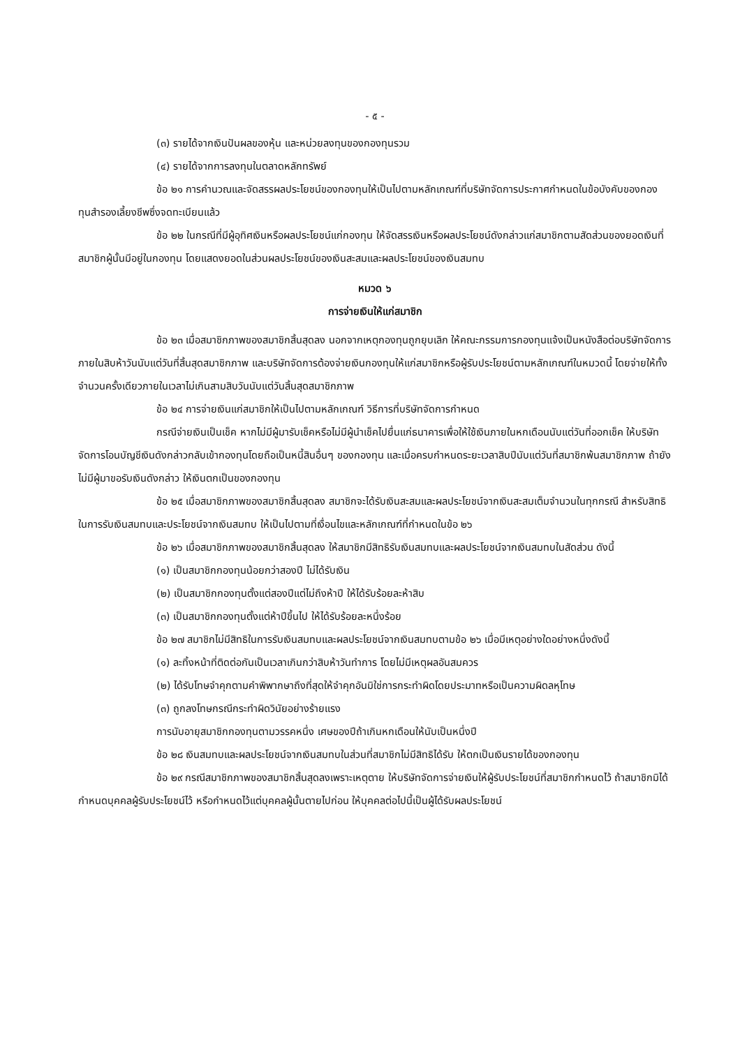- ๕ -
(๓) รายได้จากเงินปันผลของหุ้น และหน่วยลงทุนของกองทุนรวม
(๔) รายได้จากการลงทุนในตลาดหลักทรัพย์
ข้อ ๒๑ การคำนวณและจัดสรรผลประโยชน์ของกองทุนให้เป็นไปตามหลักเกณฑ์ที่บริษัทจัดการประกาศกำหนดในข้อบังคับของกองทุนสำรองเลี้ยงชีพซึ่งจดทะเบียนแล้ว
ข้อ ๒๒ ในกรณีที่มีผู้อุทิศเงินหรือผลประโยชน์แก่กองทุน ให้จัดสรรเงินหรือผลประโยชน์ดังกล่าวแก่สมาชิกตามสัดส่วนของยอดเงินที่สมาชิกผู้นั้นมีอยู่ในกองทุน โดยแสดงยอดในส่วนผลประโยชน์ของเงินสะสมและผลประโยชน์ของเงินสมทบ
หมวด ๖
การจ่ายเงินให้แก่สมาชิก
ข้อ ๒๓ เมื่อสมาชิกภาพของสมาชิกสิ้นสุดลง นอกจากเหตุกองทุนถูกยุบเลิก ให้คณะกรรมการกองทุนแจ้งเป็นหนังสือต่อบริษัทจัดการภายในสิบห้าวันนับแต่วันที่สิ้นสุดสมาชิกภาพ และบริษัทจัดการต้องจ่ายเงินกองทุนให้แก่สมาชิกหรือผู้รับประโยชน์ตามหลักเกณฑ์ในหมวดนี้ โดยจ่ายให้ทั้งจำนวนครั้งเดียวภายในเวลาไม่เกินสามสิบวันนับแต่วันสิ้นสุดสมาชิกภาพ
ข้อ ๒๔ การจ่ายเงินแก่สมาชิกให้เป็นไปตามหลักเกณฑ์ วิธีการที่บริษัทจัดการกำหนด
กรณีจ่ายเงินเป็นเช็ค หากไม่มีผู้มารับเช็คหรือไม่มีผู้นำเช็คไปยื่นแก่ธนาคารเพื่อให้ใช้เงินภายในหกเดือนนับแต่วันที่ออกเช็ค ให้บริษัทจัดการโอนบัญชีเงินดังกล่าวกลับเข้ากองทุนโดยถือเป็นหนี้สินอื่นๆ ของกองทุน และเมื่อครบกำหนดระยะเวลาสิบปีนับแต่วันที่สมาชิกพ้นสมาชิกภาพ ถ้ายังไม่มีผู้มาขอรับเงินดังกล่าว ให้เงินตกเป็นของกองทุน
ข้อ ๒๕ เมื่อสมาชิกภาพของสมาชิกสิ้นสุดลง สมาชิกจะได้รับเงินสะสมและผลประโยชน์จากเงินสะสมเต็มจำนวนในทุกกรณี สำหรับสิทธิในการรับเงินสมทบและประโยชน์จากเงินสมทบ ให้เป็นไปตามที่เงื่อนไขและหลักเกณฑ์ที่กำหนดในข้อ ๒๖
ข้อ ๒๖ เมื่อสมาชิกภาพของสมาชิกสิ้นสุดลง ให้สมาชิกมีสิทธิรับเงินสมทบและผลประโยชน์จากเงินสมทบในสัดส่วน ดังนี้
(๑) เป็นสมาชิกกองทุนน้อยกว่าสองปี ไม่ได้รับเงิน
(๒) เป็นสมาชิกกองทุนตั้งแต่สองปีแต่ไม่ถึงห้าปี ให้ได้รับร้อยละห้าสิบ
(๓) เป็นสมาชิกกองทุนตั้งแต่ห้าปีขึ้นไป ให้ได้รับร้อยละหนึ่งร้อย
ข้อ ๒๗ สมาชิกไม่มีสิทธิในการรับเงินสมทบและผลประโยชน์จากเงินสมทบตามข้อ ๒๖ เมื่อมีเหตุอย่างใดอย่างหนึ่งดังนี้
(๑) ละทิ้งหน้าที่ติดต่อกันเป็นเวลาเกินกว่าสิบห้าวันทำการ โดยไม่มีเหตุผลอันสมควร
(๒) ได้รับโทษจำคุกตามคำพิพากษาถึงที่สุดให้จำคุกอันมิใช่การกระทำผิดโดยประมาทหรือเป็นความผิดลหุโทษ
(๓) ถูกลงโทษกรณีกระทำผิดวินัยอย่างร้ายแรง
การนับอายุสมาชิกกองทุนตามวรรคหนึ่ง เศษของปีถ้าเกินหกเดือนให้นับเป็นหนึ่งปี
ข้อ ๒๘ เงินสมทบและผลประโยชน์จากเงินสมทบในส่วนที่สมาชิกไม่มีสิทธิได้รับ ให้ตกเป็นเงินรายได้ของกองทุน
ข้อ ๒๙ กรณีสมาชิกภาพของสมาชิกสิ้นสุดลงเพราะเหตุตาย ให้บริษัทจัดการจ่ายเงินให้ผู้รับประโยชน์ที่สมาชิกกำหนดไว้ ถ้าสมาชิกมิได้กำหนดบุคคลผู้รับประโยชน์ไว้ หรือกำหนดไว้แต่บุคคลผู้นั้นตายไปก่อน ให้บุคคลต่อไปนี้เป็นผู้ได้รับผลประโยชน์